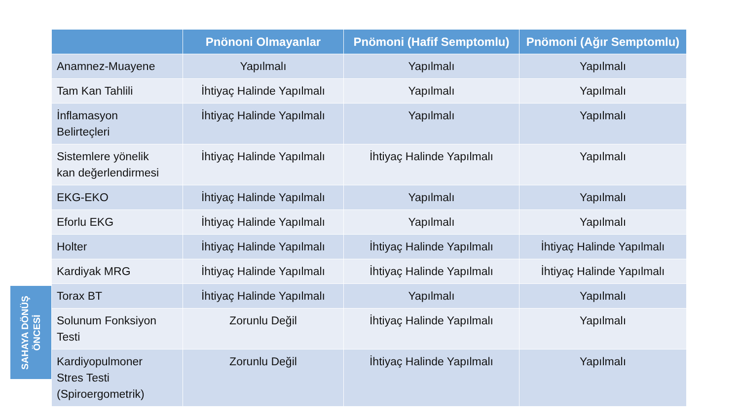SAHAYA DÖNÜŞ
ÖNCESİ
| | Pnönoni Olmayanlar | Pnömoni (Hafif Semptomlu) | Pnömoni (Ağır Semptomlu) |
| --- | --- | --- | --- |
| Anamnez-Muayene | Yapılmalı | Yapılmalı | Yapılmalı |
| Tam Kan Tahlili | İhtiyaç Halinde Yapılmalı | Yapılmalı | Yapılmalı |
| İnflamasyon Belirteçleri | İhtiyaç Halinde Yapılmalı | Yapılmalı | Yapılmalı |
| Sistemlere yönelik kan değerlendirmesi | İhtiyaç Halinde Yapılmalı | İhtiyaç Halinde Yapılmalı | Yapılmalı |
| EKG-EKO | İhtiyaç Halinde Yapılmalı | Yapılmalı | Yapılmalı |
| Eforlu EKG | İhtiyaç Halinde Yapılmalı | Yapılmalı | Yapılmalı |
| Holter | İhtiyaç Halinde Yapılmalı | İhtiyaç Halinde Yapılmalı | İhtiyaç Halinde Yapılmalı |
| Kardiyak MRG | İhtiyaç Halinde Yapılmalı | İhtiyaç Halinde Yapılmalı | İhtiyaç Halinde Yapılmalı |
| Torax BT | İhtiyaç Halinde Yapılmalı | Yapılmalı | Yapılmalı |
| Solunum Fonksiyon Testi | Zorunlu Değil | İhtiyaç Halinde Yapılmalı | Yapılmalı |
| Kardiyopulmoner Stres Testi (Spiroergometrik) | Zorunlu Değil | İhtiyaç Halinde Yapılmalı | Yapılmalı |